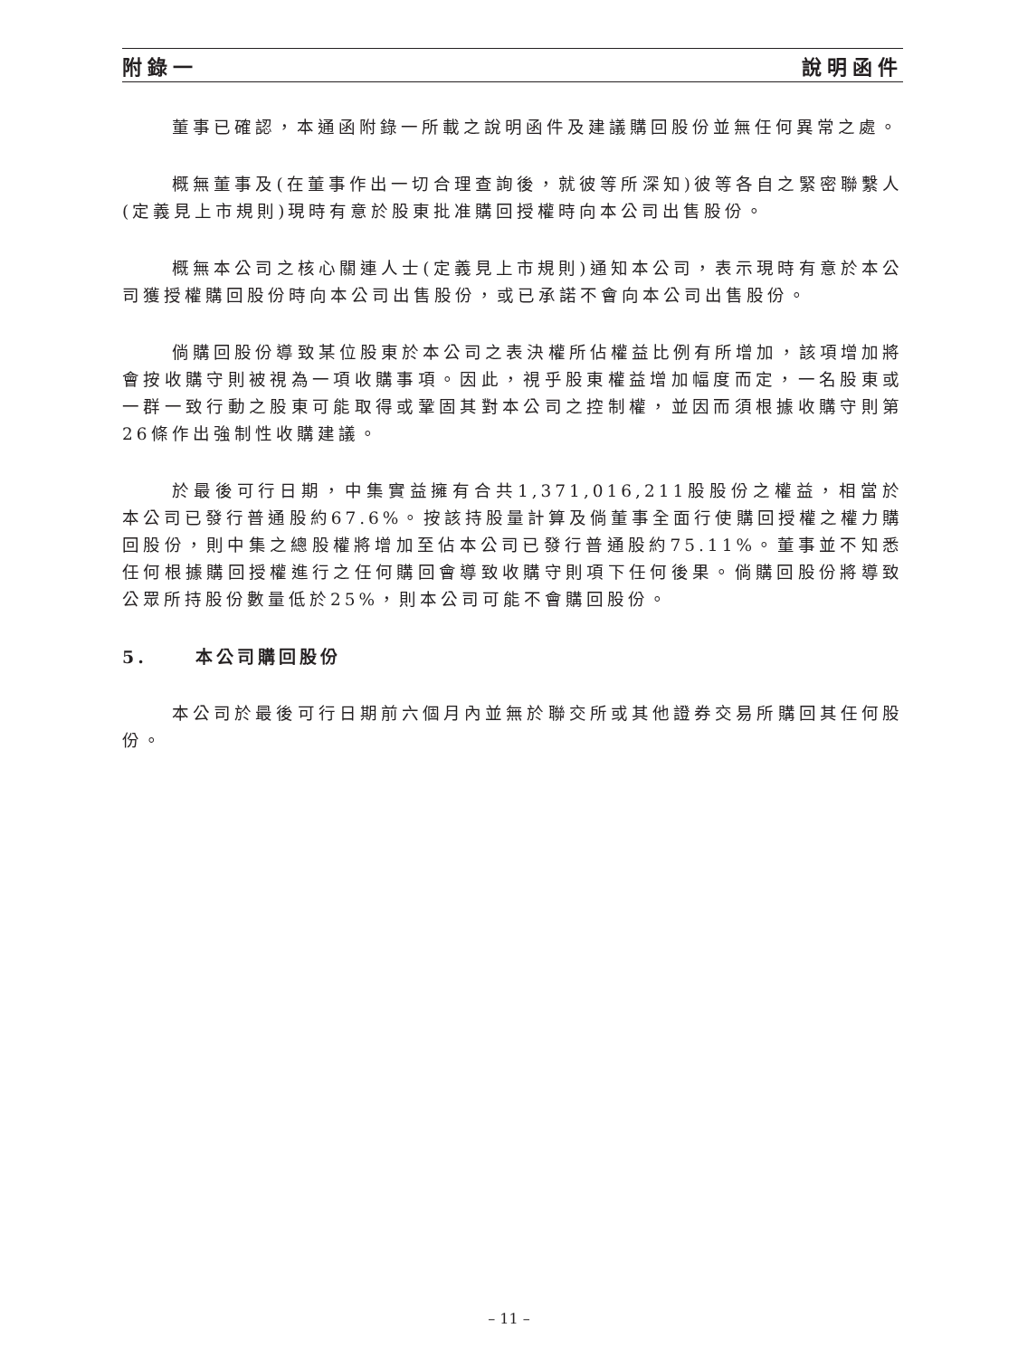附錄一 說明函件
董事已確認，本通函附錄一所載之說明函件及建議購回股份並無任何異常之處。
概無董事及(在董事作出一切合理查詢後，就彼等所深知)彼等各自之緊密聯繫人(定義見上市規則)現時有意於股東批准購回授權時向本公司出售股份。
概無本公司之核心關連人士(定義見上市規則)通知本公司，表示現時有意於本公司獲授權購回股份時向本公司出售股份，或已承諾不會向本公司出售股份。
倘購回股份導致某位股東於本公司之表決權所佔權益比例有所增加，該項增加將會按收購守則被視為一項收購事項。因此，視乎股東權益增加幅度而定，一名股東或一群一致行動之股東可能取得或鞏固其對本公司之控制權，並因而須根據收購守則第26條作出強制性收購建議。
於最後可行日期，中集實益擁有合共1,371,016,211股股份之權益，相當於本公司已發行普通股約67.6%。按該持股量計算及倘董事全面行使購回授權之權力購回股份，則中集之總股權將增加至佔本公司已發行普通股約75.11%。董事並不知悉任何根據購回授權進行之任何購回會導致收購守則項下任何後果。倘購回股份將導致公眾所持股份數量低於25%，則本公司可能不會購回股份。
5. 本公司購回股份
本公司於最後可行日期前六個月內並無於聯交所或其他證券交易所購回其任何股份。
– 11 –